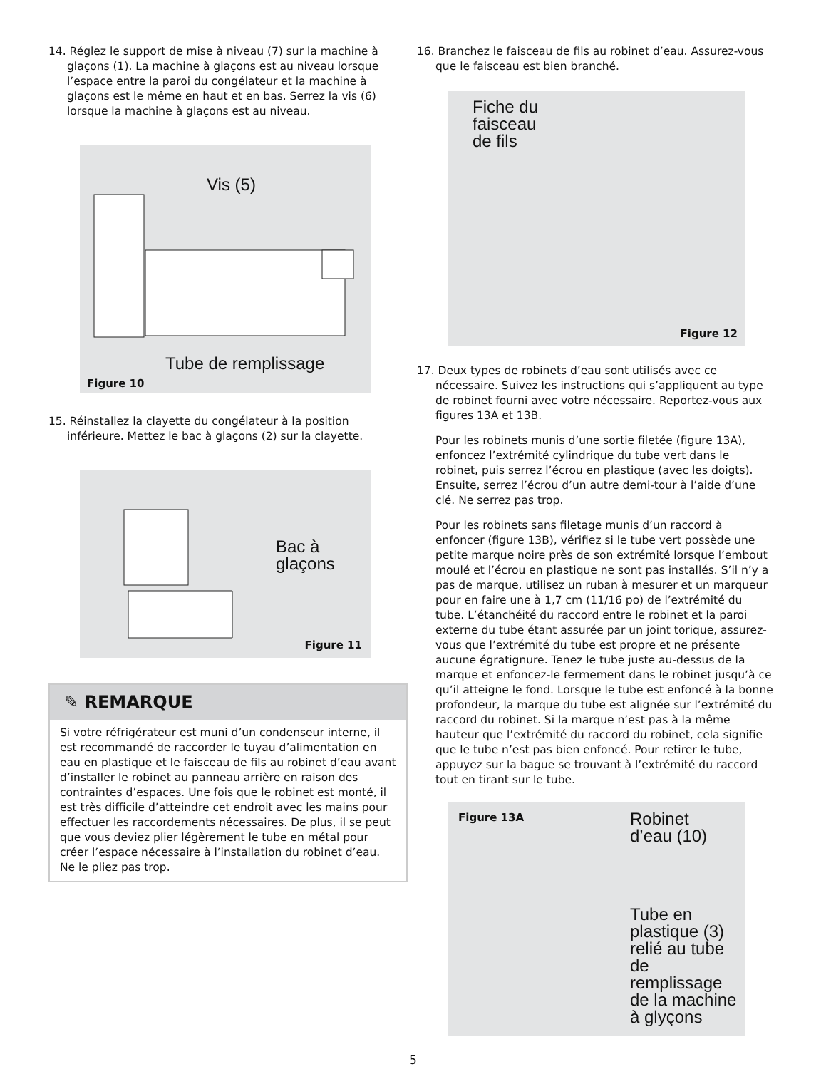14. Réglez le support de mise à niveau (7) sur la machine à glaçons (1). La machine à glaçons est au niveau lorsque l’espace entre la paroi du congélateur et la machine à glaçons est le même en haut et en bas. Serrez la vis (6) lorsque la machine à glaçons est au niveau.
Vis (5)
Tube de remplissage
Figure 10
15. Réinstallez la clayette du congélateur à la position inférieure. Mettez le bac à glaçons (2) sur la clayette.
Bac à
glaçons
Figure 11
✎ REMARQUE
Si votre réfrigérateur est muni d’un condenseur interne, il est recommandé de raccorder le tuyau d’alimentation en eau en plastique et le faisceau de fils au robinet d’eau avant d’installer le robinet au panneau arrière en raison des contraintes d’espaces. Une fois que le robinet est monté, il est très difficile d’atteindre cet endroit avec les mains pour effectuer les raccordements nécessaires. De plus, il se peut que vous deviez plier légèrement le tube en métal pour créer l’espace nécessaire à l’installation du robinet d’eau. Ne le pliez pas trop.
16. Branchez le faisceau de fils au robinet d’eau. Assurez-vous que le faisceau est bien branché.
Fiche du
faisceau
de fils
Figure 12
17. Deux types de robinets d’eau sont utilisés avec ce nécessaire. Suivez les instructions qui s’appliquent au type de robinet fourni avec votre nécessaire. Reportez-vous aux figures 13A et 13B.
Pour les robinets munis d’une sortie filetée (figure 13A), enfoncez l’extrémité cylindrique du tube vert dans le robinet, puis serrez l’écrou en plastique (avec les doigts). Ensuite, serrez l’écrou d’un autre demi-tour à l’aide d’une clé. Ne serrez pas trop.
Pour les robinets sans filetage munis d’un raccord à enfoncer (figure 13B), vérifiez si le tube vert possède une petite marque noire près de son extrémité lorsque l’embout moulé et l’écrou en plastique ne sont pas installés. S’il n’y a pas de marque, utilisez un ruban à mesurer et un marqueur pour en faire une à 1,7 cm (11/16 po) de l’extrémité du tube. L’étanchéité du raccord entre le robinet et la paroi externe du tube étant assurée par un joint torique, assurez-vous que l’extrémité du tube est propre et ne présente aucune égratignure. Tenez le tube juste au-dessus de la marque et enfoncez-le fermement dans le robinet jusqu’à ce qu’il atteigne le fond. Lorsque le tube est enfoncé à la bonne profondeur, la marque du tube est alignée sur l’extrémité du raccord du robinet. Si la marque n’est pas à la même hauteur que l’extrémité du raccord du robinet, cela signifie que le tube n’est pas bien enfoncé. Pour retirer le tube, appuyez sur la bague se trouvant à l’extrémité du raccord tout en tirant sur le tube.
Figure 13A Robinet
d’eau (10)
Tube en
plastique (3)
relié au tube
de remplissage
de la machine
à glyçons
5